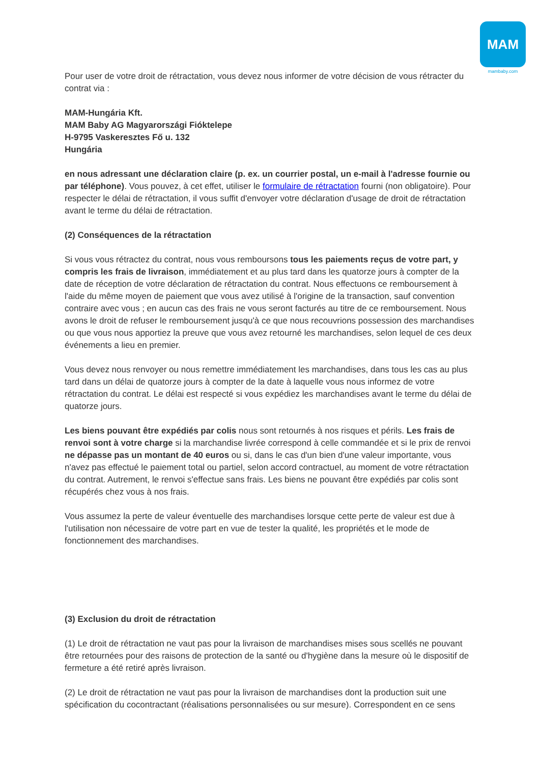MAM
mambaby.com
Pour user de votre droit de rétractation, vous devez nous informer de votre décision de vous rétracter du contrat via :
MAM-Hungária Kft.
MAM Baby AG Magyarországi Fióktelepe
H-9795 Vaskeresztes Fő u. 132
Hungária
en nous adressant une déclaration claire (p. ex. un courrier postal, un e-mail à l'adresse fournie ou par téléphone). Vous pouvez, à cet effet, utiliser le formulaire de rétractation fourni (non obligatoire). Pour respecter le délai de rétractation, il vous suffit d'envoyer votre déclaration d'usage de droit de rétractation avant le terme du délai de rétractation.
(2) Conséquences de la rétractation
Si vous vous rétractez du contrat, nous vous remboursons tous les paiements reçus de votre part, y compris les frais de livraison, immédiatement et au plus tard dans les quatorze jours à compter de la date de réception de votre déclaration de rétractation du contrat. Nous effectuons ce remboursement à l'aide du même moyen de paiement que vous avez utilisé à l'origine de la transaction, sauf convention contraire avec vous ; en aucun cas des frais ne vous seront facturés au titre de ce remboursement. Nous avons le droit de refuser le remboursement jusqu'à ce que nous recouvrions possession des marchandises ou que vous nous apportiez la preuve que vous avez retourné les marchandises, selon lequel de ces deux événements a lieu en premier.
Vous devez nous renvoyer ou nous remettre immédiatement les marchandises, dans tous les cas au plus tard dans un délai de quatorze jours à compter de la date à laquelle vous nous informez de votre rétractation du contrat. Le délai est respecté si vous expédiez les marchandises avant le terme du délai de quatorze jours.
Les biens pouvant être expédiés par colis nous sont retournés à nos risques et périls. Les frais de renvoi sont à votre charge si la marchandise livrée correspond à celle commandée et si le prix de renvoi ne dépasse pas un montant de 40 euros ou si, dans le cas d'un bien d'une valeur importante, vous n'avez pas effectué le paiement total ou partiel, selon accord contractuel, au moment de votre rétractation du contrat. Autrement, le renvoi s'effectue sans frais. Les biens ne pouvant être expédiés par colis sont récupérés chez vous à nos frais.
Vous assumez la perte de valeur éventuelle des marchandises lorsque cette perte de valeur est due à l'utilisation non nécessaire de votre part en vue de tester la qualité, les propriétés et le mode de fonctionnement des marchandises.
(3) Exclusion du droit de rétractation
(1) Le droit de rétractation ne vaut pas pour la livraison de marchandises mises sous scellés ne pouvant être retournées pour des raisons de protection de la santé ou d'hygiène dans la mesure où le dispositif de fermeture a été retiré après livraison.
(2) Le droit de rétractation ne vaut pas pour la livraison de marchandises dont la production suit une spécification du cocontractant (réalisations personnalisées ou sur mesure). Correspondent en ce sens